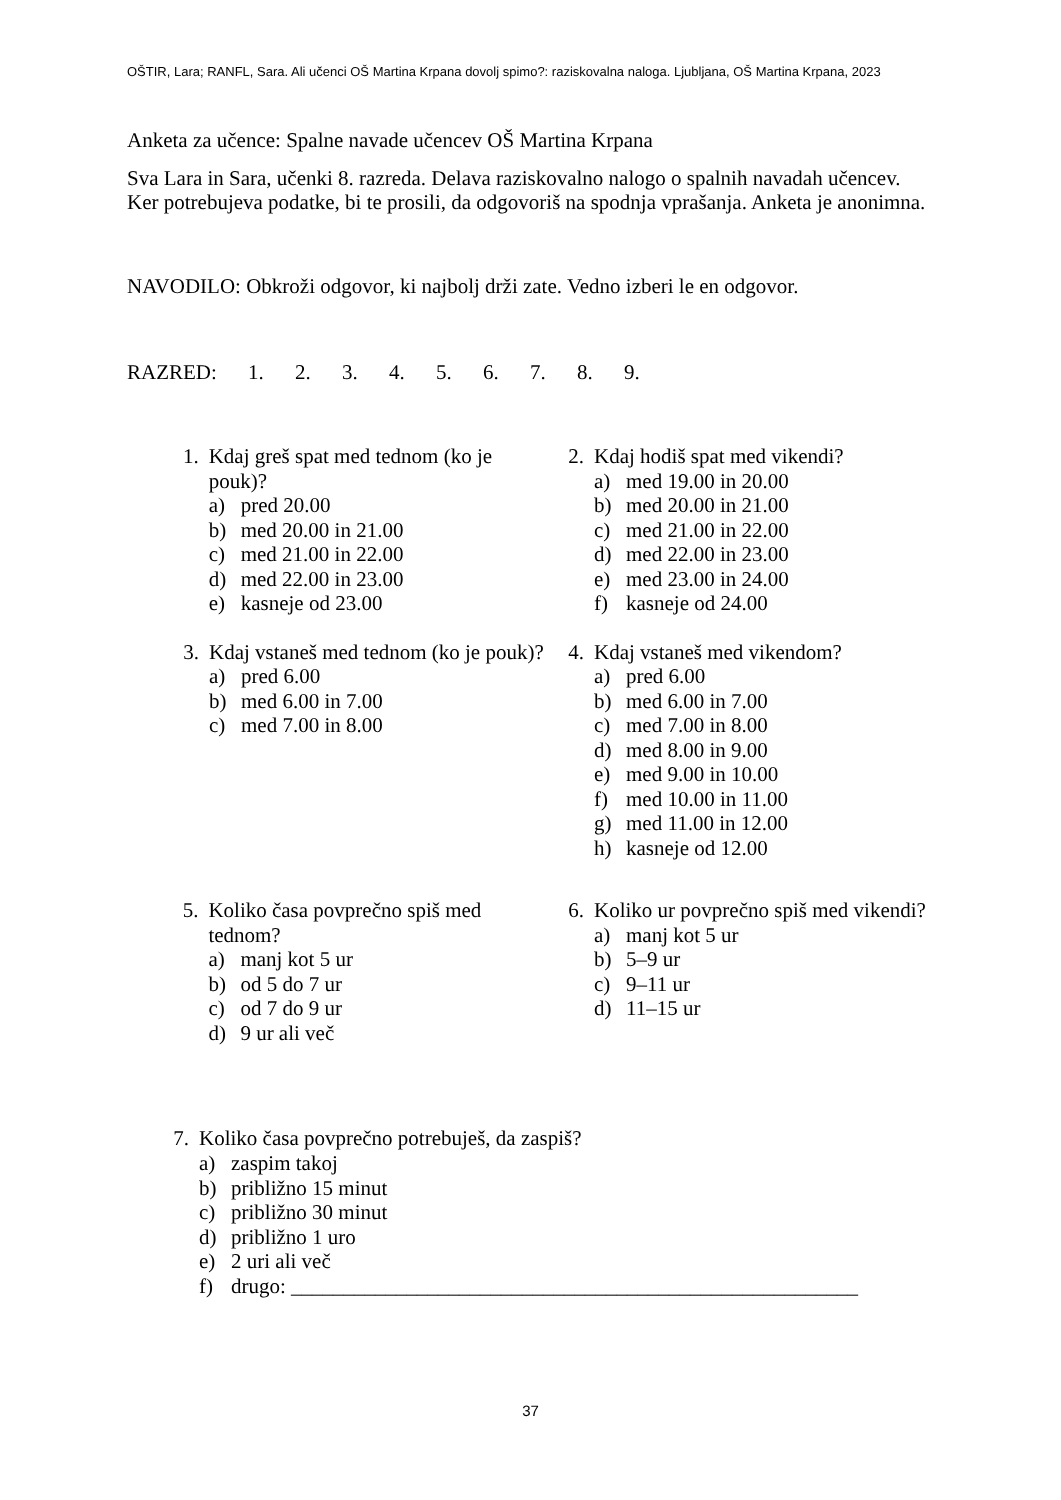OŠTIR, Lara; RANFL, Sara. Ali učenci OŠ Martina Krpana dovolj spimo?: raziskovalna naloga. Ljubljana, OŠ Martina Krpana, 2023
Anketa za učence: Spalne navade učencev OŠ Martina Krpana
Sva Lara in Sara, učenki 8. razreda. Delava raziskovalno nalogo o spalnih navadah učencev. Ker potrebujeva podatke, bi te prosili, da odgovoriš na spodnja vprašanja. Anketa je anonimna.
NAVODILO: Obkroži odgovor, ki najbolj drži zate. Vedno izberi le en odgovor.
RAZRED: 1. 2. 3. 4. 5. 6. 7. 8. 9.
1. Kdaj greš spat med tednom (ko je pouk)?
a) pred 20.00
b) med 20.00 in 21.00
c) med 21.00 in 22.00
d) med 22.00 in 23.00
e) kasneje od 23.00
2. Kdaj hodiš spat med vikendi?
a) med 19.00 in 20.00
b) med 20.00 in 21.00
c) med 21.00 in 22.00
d) med 22.00 in 23.00
e) med 23.00 in 24.00
f) kasneje od 24.00
3. Kdaj vstaneš med tednom (ko je pouk)?
a) pred 6.00
b) med 6.00 in 7.00
c) med 7.00 in 8.00
4. Kdaj vstaneš med vikendom?
a) pred 6.00
b) med 6.00 in 7.00
c) med 7.00 in 8.00
d) med 8.00 in 9.00
e) med 9.00 in 10.00
f) med 10.00 in 11.00
g) med 11.00 in 12.00
h) kasneje od 12.00
5. Koliko časa povprečno spiš med tednom?
a) manj kot 5 ur
b) od 5 do 7 ur
c) od 7 do 9 ur
d) 9 ur ali več
6. Koliko ur povprečno spiš med vikendi?
a) manj kot 5 ur
b) 5–9 ur
c) 9–11 ur
d) 11–15 ur
7. Koliko časa povprečno potrebuješ, da zaspiš?
a) zaspim takoj
b) približno 15 minut
c) približno 30 minut
d) približno 1 uro
e) 2 uri ali več
f) drugo: ______________________________________________________
37